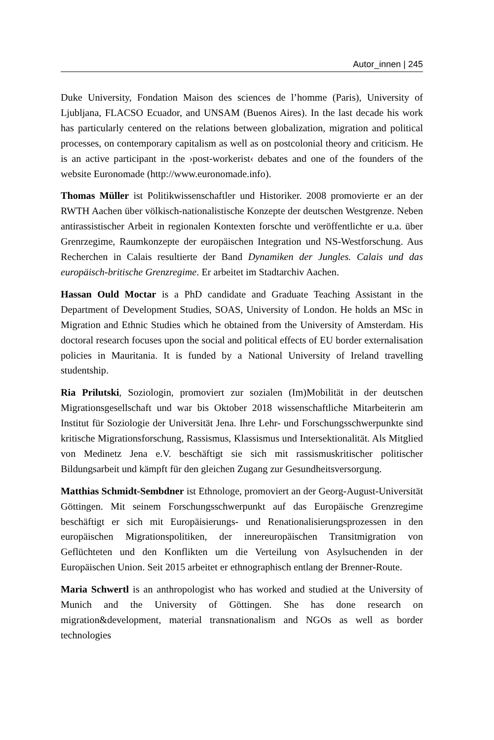Autor_innen | 245
Duke University, Fondation Maison des sciences de l’homme (Paris), University of Ljubljana, FLACSO Ecuador, and UNSAM (Buenos Aires). In the last decade his work has particularly centered on the relations between globalization, migration and political processes, on contemporary capitalism as well as on postcolonial theory and criticism. He is an active participant in the ›post-workerist‹ debates and one of the founders of the website Euronomade (http://www.euronomade.info).
Thomas Müller ist Politikwissenschaftler und Historiker. 2008 promovierte er an der RWTH Aachen über völkisch-nationalistische Konzepte der deutschen Westgrenze. Neben antirassistischer Arbeit in regionalen Kontexten forschte und veröffentlichte er u.a. über Grenrzegime, Raumkonzepte der europäischen Integration und NS-Westforschung. Aus Recherchen in Calais resultierte der Band Dynamiken der Jungles. Calais und das europäisch-britische Grenzregime. Er arbeitet im Stadtarchiv Aachen.
Hassan Ould Moctar is a PhD candidate and Graduate Teaching Assistant in the Department of Development Studies, SOAS, University of London. He holds an MSc in Migration and Ethnic Studies which he obtained from the University of Amsterdam. His doctoral research focuses upon the social and political effects of EU border externalisation policies in Mauritania. It is funded by a National University of Ireland travelling studentship.
Ria Prilutski, Soziologin, promoviert zur sozialen (Im)Mobilität in der deutschen Migrationsgesellschaft und war bis Oktober 2018 wissenschaftliche Mitarbeiterin am Institut für Soziologie der Universität Jena. Ihre Lehr- und Forschungsschwerpunkte sind kritische Migrationsforschung, Rassismus, Klassismus und Intersektionalität. Als Mitglied von Medinetz Jena e.V. beschäftigt sie sich mit rassismuskritischer politischer Bildungsarbeit und kämpft für den gleichen Zugang zur Gesundheitsversorgung.
Matthias Schmidt-Sembdner ist Ethnologe, promoviert an der Georg-August-Universität Göttingen. Mit seinem Forschungsschwerpunkt auf das Europäische Grenzregime beschäftigt er sich mit Europäisierungs- und Renationalisierungsprozessen in den europäischen Migrationspolitiken, der innereuropäischen Transitmigration von Geflüchteten und den Konflikten um die Verteilung von Asylsuchenden in der Europäischen Union. Seit 2015 arbeitet er ethnographisch entlang der Brenner-Route.
Maria Schwertl is an anthropologist who has worked and studied at the University of Munich and the University of Göttingen. She has done research on migration&development, material transnationalism and NGOs as well as border technologies